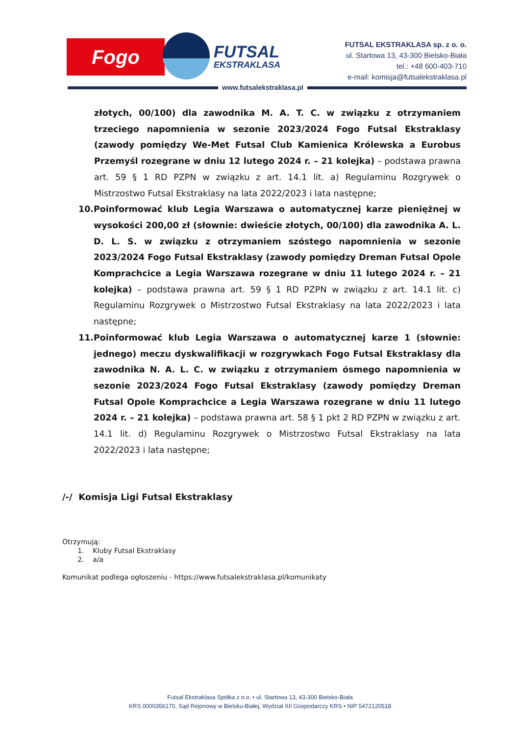Fogo FUTSAL
EKSTRAKLASA
FUTSAL EKSTRAKLASA sp. z o. o.
ul. Startowa 13, 43-300 Bielsko-Biała
tel.: +48 600-403-710
e-mail: komisja@futsalekstraklasa.pl
www.futsalekstraklasa.pl
złotych, 00/100) dla zawodnika M. A. T. C. w związku z otrzymaniem trzeciego napomnienia w sezonie 2023/2024 Fogo Futsal Ekstraklasy (zawody pomiędzy We-Met Futsal Club Kamienica Królewska a Eurobus Przemyśl rozegrane w dniu 12 lutego 2024 r. – 21 kolejka) – podstawa prawna art. 59 § 1 RD PZPN w związku z art. 14.1 lit. a) Regulaminu Rozgrywek o Mistrzostwo Futsal Ekstraklasy na lata 2022/2023 i lata następne;
10. Poinformować klub Legia Warszawa o automatycznej karze pieniężnej w wysokości 200,00 zł (słownie: dwieście złotych, 00/100) dla zawodnika A. L. D. L. S. w związku z otrzymaniem szóstego napomnienia w sezonie 2023/2024 Fogo Futsal Ekstraklasy (zawody pomiędzy Dreman Futsal Opole Komprachcice a Legia Warszawa rozegrane w dniu 11 lutego 2024 r. – 21 kolejka) – podstawa prawna art. 59 § 1 RD PZPN w związku z art. 14.1 lit. c) Regulaminu Rozgrywek o Mistrzostwo Futsal Ekstraklasy na lata 2022/2023 i lata następne;
11. Poinformować klub Legia Warszawa o automatycznej karze 1 (słownie: jednego) meczu dyskwalifikacji w rozgrywkach Fogo Futsal Ekstraklasy dla zawodnika N. A. L. C. w związku z otrzymaniem ósmego napomnienia w sezonie 2023/2024 Fogo Futsal Ekstraklasy (zawody pomiędzy Dreman Futsal Opole Komprachcice a Legia Warszawa rozegrane w dniu 11 lutego 2024 r. – 21 kolejka) – podstawa prawna art. 58 § 1 pkt 2 RD PZPN w związku z art. 14.1 lit. d) Regulaminu Rozgrywek o Mistrzostwo Futsal Ekstraklasy na lata 2022/2023 i lata następne;
/-/ Komisja Ligi Futsal Ekstraklasy
Otrzymują:
1. Kluby Futsal Ekstraklasy
2. a/a
Komunikat podlega ogłoszeniu - https://www.futsalekstraklasa.pl/komunikaty
Futsal Ekstraklasa Spółka z o.o. • ul. Startowa 13, 43-300 Bielsko-Biała
KRS 0000356170, Sąd Rejonowy w Bielsku-Białej, Wydział XII Gospodarczy KRS • NIP 5472120518